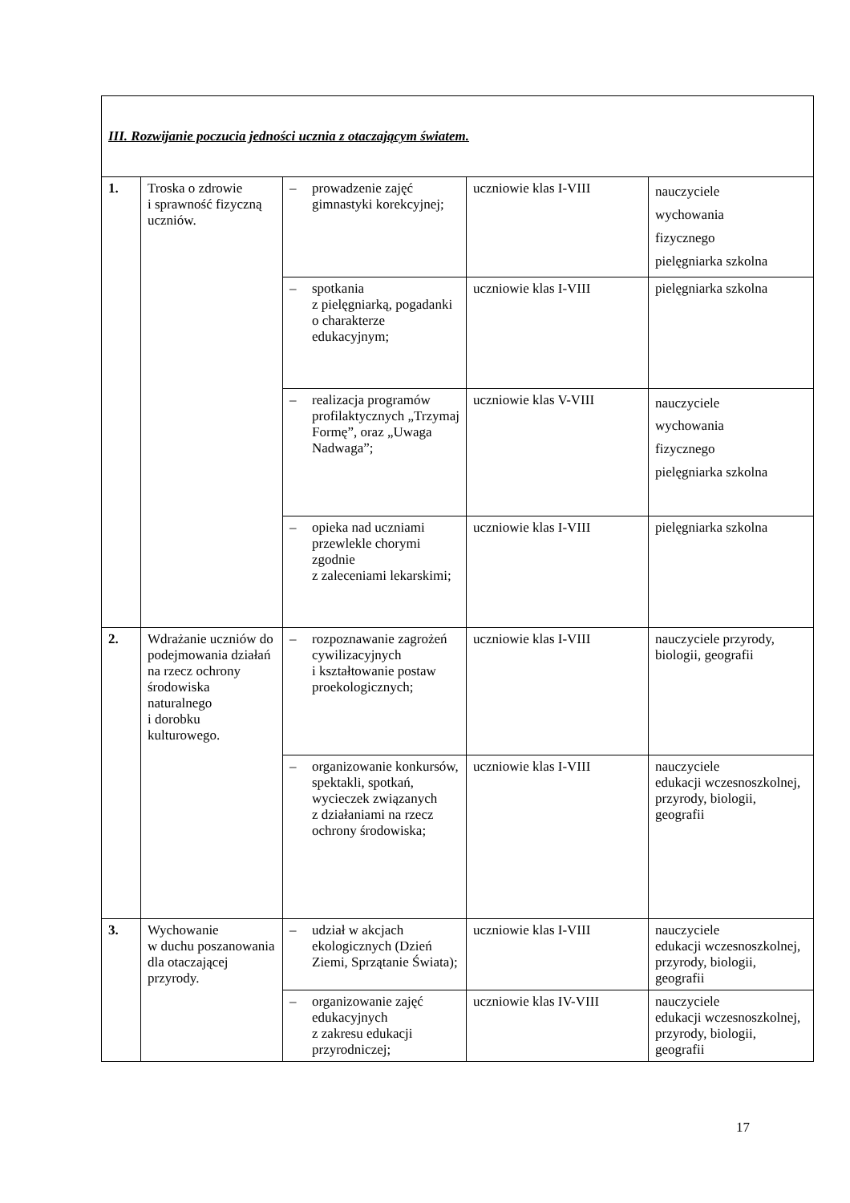| III. Rozwijanie poczucia jedności ucznia z otaczającym światem. | | | | |
| 1. | Troska o zdrowie i sprawność fizyczną uczniów. | – prowadzenie zajęć gimnastyki korekcyjnej; | uczniowie klas I-VIII | nauczyciele wychowania fizycznego pielęgniarka szkolna |
| | | – spotkania z pielęgniarką, pogadanki o charakterze edukacyjnym; | uczniowie klas I-VIII | pielęgniarka szkolna |
| | | – realizacja programów profilaktycznych „Trzymaj Formę”, oraz „Uwaga Nadwaga”; | uczniowie klas V-VIII | nauczyciele wychowania fizycznego pielęgniarka szkolna |
| | | – opieka nad uczniami przewlekle chorymi zgodnie z zaleceniami lekarskimi; | uczniowie klas I-VIII | pielęgniarka szkolna |
| 2. | Wdrażanie uczniów do podejmowania działań na rzecz ochrony środowiska naturalnego i dorobku kulturowego. | – rozpoznawanie zagrożeń cywilizacyjnych i kształtowanie postaw proekologicznych; | uczniowie klas I-VIII | nauczyciele przyrody, biologii, geografii |
| | | – organizowanie konkursów, spektakli, spotkań, wycieczek związanych z działaniami na rzecz ochrony środowiska; | uczniowie klas I-VIII | nauczyciele edukacji wczesnoszkolnej, przyrody, biologii, geografii |
| 3. | Wychowanie w duchu poszanowania dla otaczającej przyrody. | – udział w akcjach ekologicznych (Dzień Ziemi, Sprzątanie Świata); | uczniowie klas I-VIII | nauczyciele edukacji wczesnoszkolnej, przyrody, biologii, geografii |
| | | – organizowanie zajęć edukacyjnych z zakresu edukacji przyrodniczej; | uczniowie klas IV-VIII | nauczyciele edukacji wczesnoszkolnej, przyrody, biologii, geografii |
17